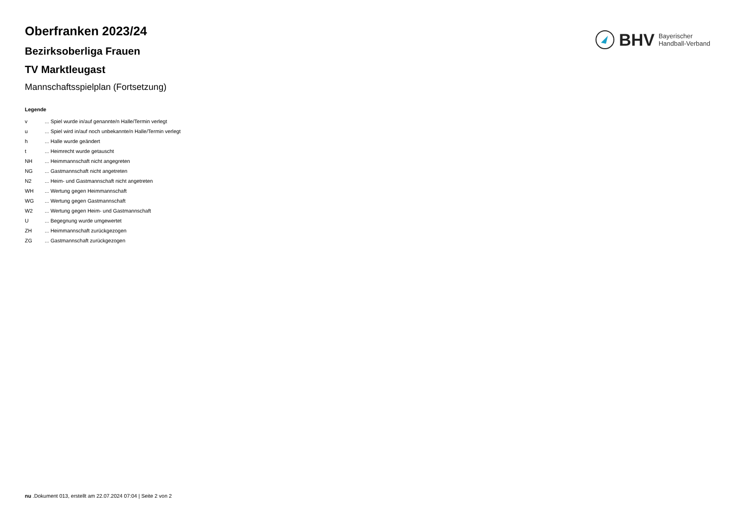BHV Bayerischer
Handball-Verband
Oberfranken 2023/24
Bezirksoberliga Frauen
TV Marktleugast
Mannschaftsspielplan (Fortsetzung)
Legende
| v | ... Spiel wurde in/auf genannte/n Halle/Termin verlegt |
| u | ... Spiel wird in/auf noch unbekannte/n Halle/Termin verlegt |
| h | ... Halle wurde geändert |
| t | ... Heimrecht wurde getauscht |
| NH | ... Heimmannschaft nicht angegreten |
| NG | ... Gastmannschaft nicht angetreten |
| N2 | ... Heim- und Gastmannschaft nicht angetreten |
| WH | ... Wertung gegen Heimmannschaft |
| WG | ... Wertung gegen Gastmannschaft |
| W2 | ... Wertung gegen Heim- und Gastmannschaft |
| U | ... Begegnung wurde umgewertet |
| ZH | ... Heimmannschaft zurückgezogen |
| ZG | ... Gastmannschaft zurückgezogen |
nu .Dokument 013, erstellt am 22.07.2024 07:04 | Seite 2 von 2